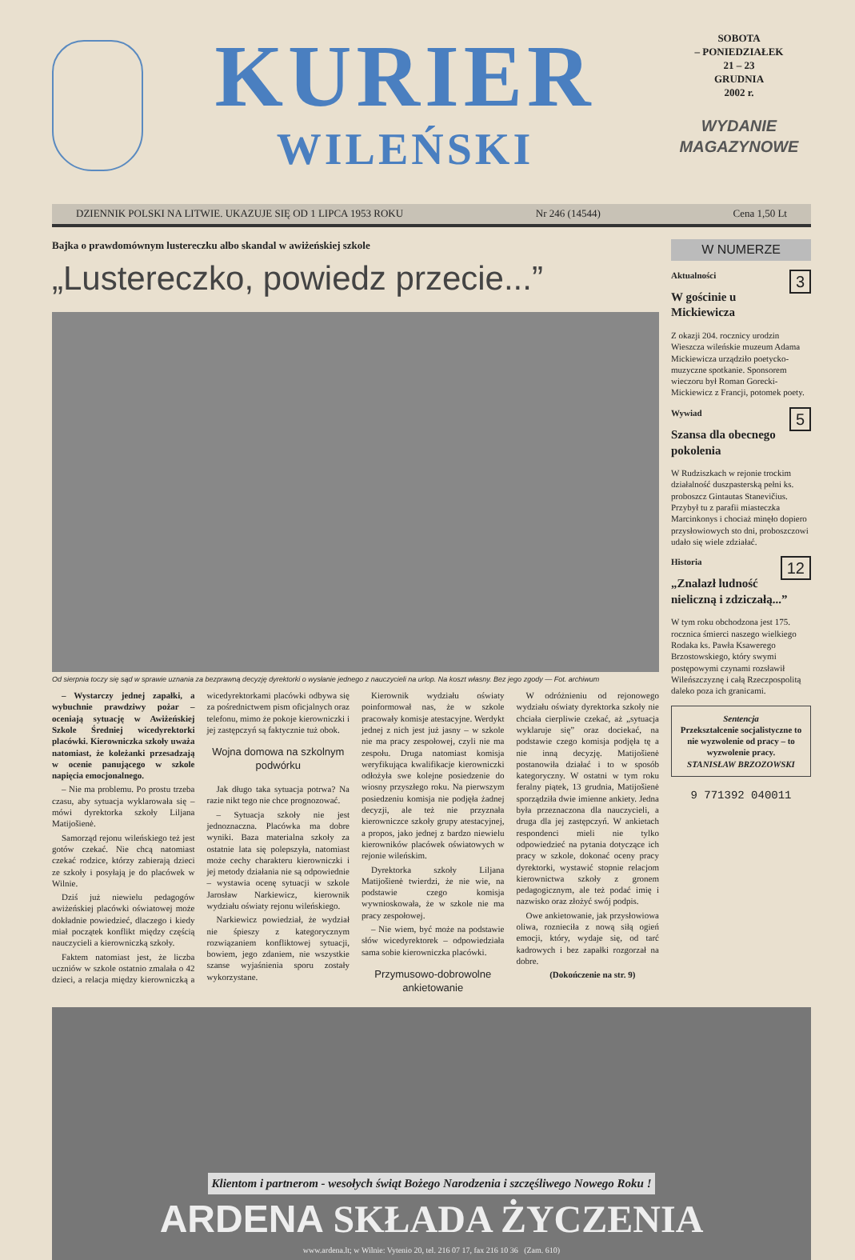KURIER
WILEŃSKI
SOBOTA
– PONIEDZIAŁEK
21 – 23
GRUDNIA
2002 r.
WYDANIE MAGAZYNOWE
DZIENNIK POLSKI NA LITWIE. UKAZUJE SIĘ OD 1 LIPCA 1953 ROKU Nr 246 (14544) Cena 1,50 Lt
Bajka o prawdomównym lustereczku albo skandal w awiżeńskiej szkole
„Lustereczko, powiedz przecie...”
Od sierpnia toczy się sąd w sprawie uznania za bezprawną decyzję dyrektorki o wysłanie jednego z nauczycieli na urlop. Na koszt własny. Bez jego zgody — Fot. archiwum
– Wystarczy jednej zapałki, a wybuchnie prawdziwy pożar – oceniają sytuację w Awiżeńskiej Szkole Średniej wicedyrektorki placówki. Kierowniczka szkoły uważa natomiast, że koleżanki przesadzają w ocenie panującego w szkole napięcia emocjonalnego.
– Nie ma problemu. Po prostu trzeba czasu, aby sytuacja wyklarowała się – mówi dyrektorka szkoły Liljana Matijošienė.
Samorząd rejonu wileńskiego też jest gotów czekać. Nie chcą natomiast czekać rodzice, którzy zabierają dzieci ze szkoły i posyłają je do placówek w Wilnie.
Dziś już niewielu pedagogów awiżeńskiej placówki oświatowej może dokładnie powiedzieć, dlaczego i kiedy miał początek konflikt między częścią nauczycieli a kierowniczką szkoły.
Faktem natomiast jest, że liczba uczniów w szkole ostatnio zmalała o 42 dzieci, a relacja między kierowniczką a wicedyrektorkami placówki odbywa się za pośrednictwem pism oficjalnych oraz telefonu, mimo że pokoje kierowniczki i jej zastępczyń są faktycznie tuż obok.
Wojna domowa na szkolnym podwórku
Jak długo taka sytuacja potrwa? Na razie nikt tego nie chce prognozować.
– Sytuacja szkoły nie jest jednoznaczna. Placówka ma dobre wyniki. Baza materialna szkoły za ostatnie lata się polepszyła, natomiast może cechy charakteru kierowniczki i jej metody działania nie są odpowiednie – wystawia ocenę sytuacji w szkole Jarosław Narkiewicz, kierownik wydziału oświaty rejonu wileńskiego.
Narkiewicz powiedział, że wydział nie śpieszy z kategorycznym rozwiązaniem konfliktowej sytuacji, bowiem, jego zdaniem, nie wszystkie szanse wyjaśnienia sporu zostały wykorzystane.
Kierownik wydziału oświaty poinformował nas, że w szkole pracowały komisje atestacyjne. Werdykt jednej z nich jest już jasny – w szkole nie ma pracy zespołowej, czyli nie ma zespołu. Druga natomiast komisja weryfikująca kwalifikacje kierowniczki odłożyła swe kolejne posiedzenie do wiosny przyszłego roku. Na pierwszym posiedzeniu komisja nie podjęła żadnej decyzji, ale też nie przyznała kierowniczce szkoły grupy atestacyjnej, a propos, jako jednej z bardzo niewielu kierowników placówek oświatowych w rejonie wileńskim.
Dyrektorka szkoły Liljana Matijošienė twierdzi, że nie wie, na podstawie czego komisja wywnioskowała, że w szkole nie ma pracy zespołowej.
– Nie wiem, być może na podstawie słów wicedyrektorek – odpowiedziała sama sobie kierowniczka placówki.
Przymusowo-dobrowolne ankietowanie
W odróżnieniu od rejonowego wydziału oświaty dyrektorka szkoły nie chciała cierpliwie czekać, aż „sytuacja wyklaruje się” oraz dociekać, na podstawie czego komisja podjęła tę a nie inną decyzję. Matijošienė postanowiła działać i to w sposób kategoryczny. W ostatni w tym roku feralny piątek, 13 grudnia, Matijošienė sporządziła dwie imienne ankiety. Jedna była przeznaczona dla nauczycieli, a druga dla jej zastępczyń. W ankietach respondenci mieli nie tylko odpowiedzieć na pytania dotyczące ich pracy w szkole, dokonać oceny pracy dyrektorki, wystawić stopnie relacjom kierownictwa szkoły z gronem pedagogicznym, ale też podać imię i nazwisko oraz złożyć swój podpis.
Owe ankietowanie, jak przysłowiowa oliwa, roznieciła z nową siłą ogień emocji, który, wydaje się, od tarć kadrowych i bez zapałki rozgorzał na dobre.
(Dokończenie na str. 9)
W NUMERZE
3 Aktualności
W gościnie u Mickiewicza
Z okazji 204. rocznicy urodzin Wieszcza wileńskie muzeum Adama Mickiewicza urządziło poetycko-muzyczne spotkanie. Sponsorem wieczoru był Roman Gorecki-Mickiewicz z Francji, potomek poety.
5 Wywiad
Szansa dla obecnego pokolenia
W Rudziszkach w rejonie trockim działalność duszpasterską pełni ks. proboszcz Gintautas Stanevičius. Przybył tu z parafii miasteczka Marcinkonys i chociaż minęło dopiero przysłowiowych sto dni, proboszczowi udało się wiele zdziałać.
12 Historia
„Znalazł ludność nieliczną i zdziczałą...”
W tym roku obchodzona jest 175. rocznica śmierci naszego wielkiego Rodaka ks. Pawła Ksawerego Brzostowskiego, który swymi postępowymi czynami rozsławił Wileńszczyznę i całą Rzeczpospolitą daleko poza ich granicami.
Sentencja
Przekształcenie socjalistyczne to nie wyzwolenie od pracy – to wyzwolenie pracy.
STANISŁAW BRZOZOWSKI
9 771392 040011
Klientom i partnerom - wesołych świąt Bożego Narodzenia i szczęśliwego Nowego Roku !
ARDENA SKŁADA ŻYCZENIA
www.ardena.lt; w Wilnie: Vytenio 20, tel. 216 07 17, fax 216 10 36 (Zam. 610)